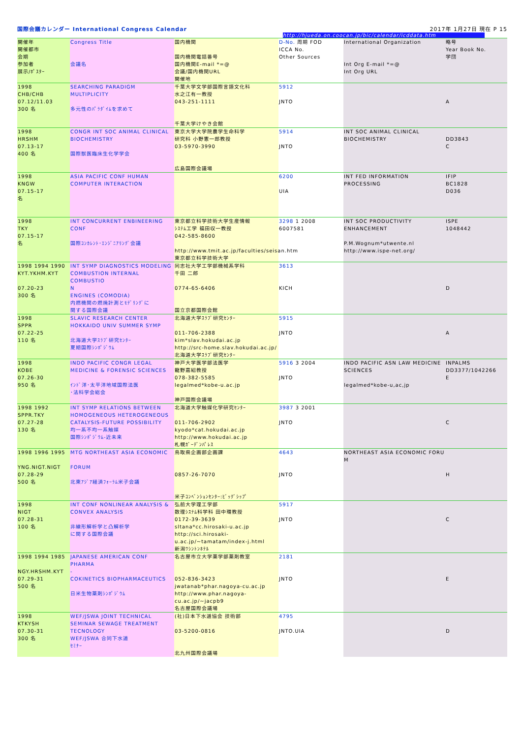国際会議カレンダー International Congress Calendar 2017年 1月27日 現在 P 15
http://hjueda.on.coocan.jp/bic/calendar/icddata.htm
| 開催年 開催都市 会期 参加者 展示/ﾎﾟｽﾀｰ | Congress Title 会議名 | 国内機関 国内機関電話番号 国内機関E-mail *=@ 会議/国内機関URL 開催地 | D-No. 周期 FOD ICCA No. Other Sources | International Organization Int Org E-mail *=@ Int Org URL | 略号 Year Book No. 学団 |
| 1998 CHB/CHB 07.12/11.03 300 名 | SEARCHING PARADIGM MULTIPLICITY 多元性のﾊﾟﾗﾀﾞｲﾑを求めて | 千葉大学文学部国際言語文化科 水之江有一教授 043-251-1111 千葉大学けやき会館 | 5912 JNTO | | A |
| 1998 HRSHM 07.13-17 400 名 | CONGR INT SOC ANIMAL CLINICAL BIOCHEMISTRY 国際獣医臨床生化学学会 | 東京大学大学院農学生命科学 研究科 小野憲一郎教授 03-5970-3990 広島国際会議場 | 5914 JNTO | INT SOC ANIMAL CLINICAL BIOCHEMISTRY | DD3843 C |
| 1998 KNGW 07.15-17 名 | ASIA PACIFIC CONF HUMAN COMPUTER INTERACTION | | 6200 UIA | INT FED INFORMATION PROCESSING | IFIP BC1828 D036 |
| 1998 TKY 07.15-17 名 | INT CONCURRENT ENBINEERING CONF 国際ｺﾝｶﾚﾝﾄ･ｴﾝｼﾞﾆｱﾘﾝｸﾞ会議 | 東京都立科学技術大学生産情報 ｼｽﾃﾑ工学 福田収一教授 042-585-8600 http://www.tmit.ac.jp/faculties/seisan.htm 東京都立科学技術大学 | 3298 1 2008 6007581 | INT SOC PRODUCTIVITY ENHANCEMENT P.M.Wognum*utwente.nl http://www.ispe-net.org/ | ISPE 1048442 |
| 1998 1994 1990 KYT.YKHM.KYT 07.20-23 300 名 | INT SYMP DIAGNOSTICS MODELING COMBUSTION INTERNAL COMBUSTIO N ENGINES (COMODIA) 内燃機関の燃焼計測とﾓﾃﾞﾘﾝｸﾞに 関する国際会議 | 同志社大学工学部機械系学科 千田 二郎 0774-65-6406 国立京都国際会館 | 3613 KICH | | D |
| 1998 SPPR 07.22-25 110 名 | SLAVIC RESEARCH CENTER HOKKAIDO UNIV SUMMER SYMP 北海道大学ｽﾗﾌﾞ研究ｾﾝﾀｰ 夏期国際ｼﾝﾎﾟｼﾞｳﾑ | 北海道大学ｽﾗﾌﾞ研究ｾﾝﾀｰ 011-706-2388 kim*slav.hokudai.ac.jp http://src-home.slav.hokudai.ac.jp/ 北海道大学ｽﾗﾌﾞ研究ｾﾝﾀｰ | 5915 JNTO | | A |
| 1998 KOBE 07.26-30 950 名 | INDO PACIFIC CONGR LEGAL MEDICINE & FORENSIC SCIENCES ｲﾝﾄﾞ洋･太平洋地域国際法医 ･法科学会総会 | 神戸大学医学部法医学 龍野嘉紹教授 078-382-5585 legalmed*kobe-u.ac.jp 神戸国際会議場 | 5916 3 2004 JNTO | INDO PACIFIC ASN LAW MEDICINE SCIENCES legalmed*kobe-u,ac,jp | INPALMS DD3377/1042266 E |
| 1998 1992 SPPR.TKY 07.27-28 130 名 | INT SYMP RELATIONS BETWEEN HOMOGENEOUS HETEROGENEOUS CATALYSIS-FUTURE POSSIBILITY 均一系不均一系触媒 国際ｼﾝﾎﾟｼﾞｳﾑ-近未来 | 北海道大学触媒化学研究ｾﾝﾀｰ 011-706-2902 kyodo*cat.hokudai.ac.jp http://www.hokudai.ac.jp 札幌ｶﾞｰﾃﾞﾝﾊﾟﾚｽ | 3987 3 2001 JNTO | | C |
| 1998 1996 1995 YNG.NIGT.NIGT 07.28-29 500 名 | MTG NORTHEAST ASIA ECONOMIC FORUM 北東ｱｼﾞｱ経済ﾌｫｰﾗﾑ米子会議 | 鳥取県企画部企画課 0857-26-7070 米子ｺﾝﾍﾞﾝｼｮﾝｾﾝﾀｰ:ﾋﾞｯｸﾞｼｯﾌﾟ | 4643 JNTO | NORTHEAST ASIA ECONOMIC FORU M | H |
| 1998 NIGT 07.28-31 100 名 | INT CONF NONLINEAR ANALYSIS & CONVEX ANALYSIS 非線形解析学と凸解析学 に関する国際会議 | 弘前大学理工学部 数理ｼｽﾃﾑ科学科 田中環教授 0172-39-3639 sltana*cc.hirosaki-u.ac.jp http://sci.hirosaki-u.ac.jp/~tamatam/index-j.html 新潟ﾜｼﾝﾄﾝﾎﾃﾙ | 5917 JNTO | | C |
| 1998 1994 1985 NGY.HRSHM.KYT 07.29-31 500 名 | JAPANESE AMERICAN CONF PHARMA - COKINETICS BIOPHARMACEUTICS 日米生物薬剤ｼﾝﾎﾟｼﾞｳﾑ | 名古屋市立大学薬学部薬剤教室 052-836-3423 jwatanab*phar.nagoya-cu.ac.jp http://www.phar.nagoya-cu.ac.jp/~jacpb9 名古屋国際会議場 | 2181 JNTO | | E |
| 1998 KTKYSH 07.30-31 300 名 | WEF/JSWA JOINT TECHNICAL SEMINAR SEWAGE TREATMENT TECNOLOGY WEF/JSWA 合同下水道 ｾﾐﾅｰ | (社)日本下水道協会 技術部 03-5200-0816 北九州国際会議場 | 4795 JNTO.UIA | | D |